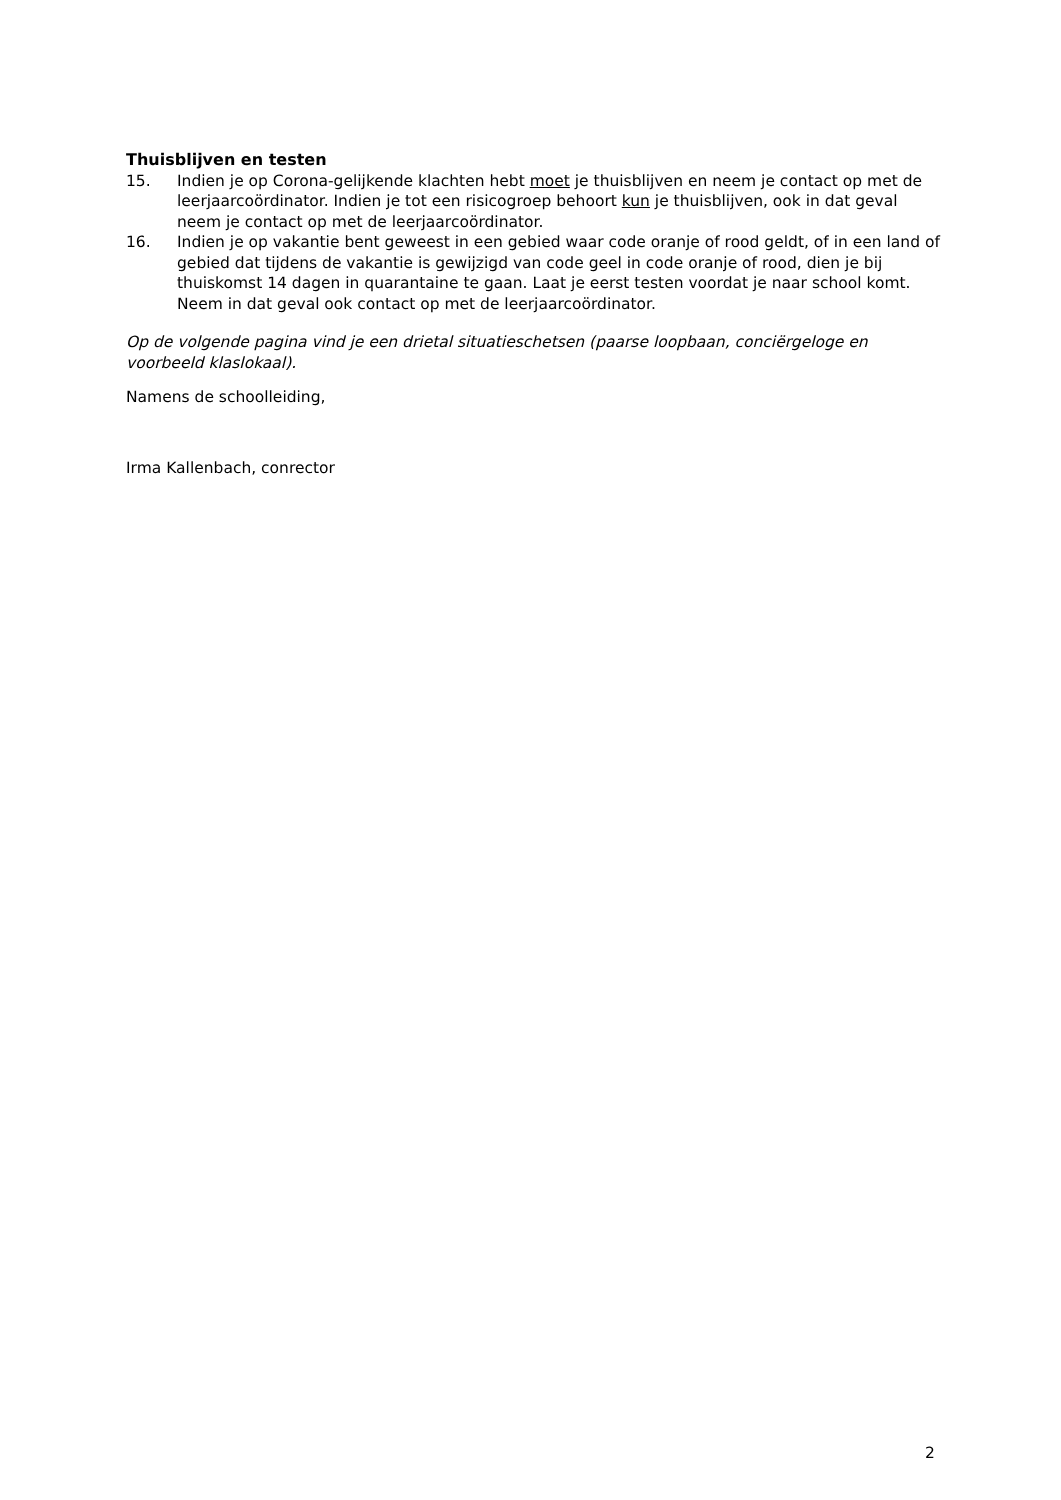Thuisblijven en testen
15. Indien je op Corona-gelijkende klachten hebt moet je thuisblijven en neem je contact op met de leerjaarcoördinator. Indien je tot een risicogroep behoort kun je thuisblijven, ook in dat geval neem je contact op met de leerjaarcoördinator.
16. Indien je op vakantie bent geweest in een gebied waar code oranje of rood geldt, of in een land of gebied dat tijdens de vakantie is gewijzigd van code geel in code oranje of rood, dien je bij thuiskomst 14 dagen in quarantaine te gaan. Laat je eerst testen voordat je naar school komt. Neem in dat geval ook contact op met de leerjaarcoördinator.
Op de volgende pagina vind je een drietal situatieschetsen (paarse loopbaan, conciërgeloge en voorbeeld klaslokaal).
Namens de schoolleiding,
Irma Kallenbach, conrector
2